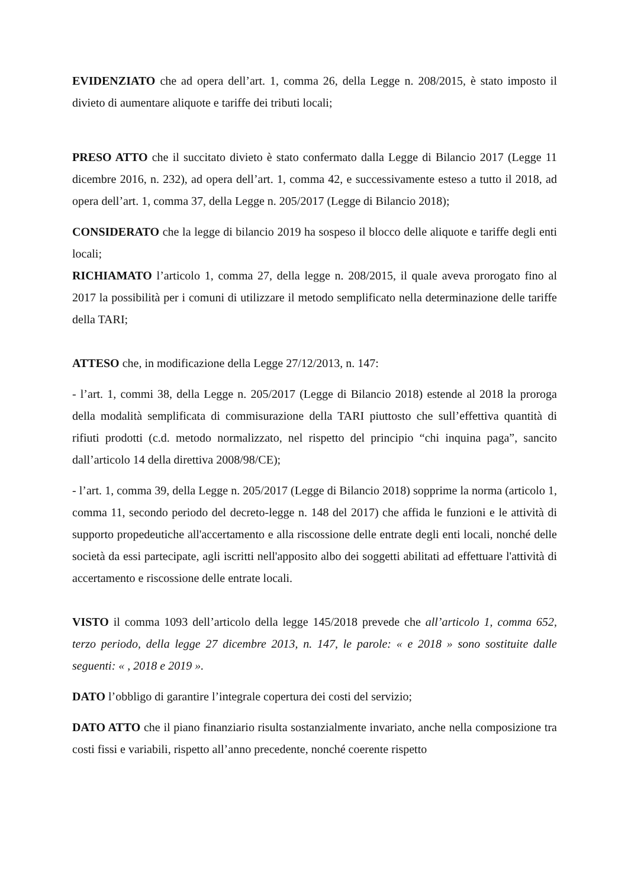EVIDENZIATO che ad opera dell’art. 1, comma 26, della Legge n. 208/2015, è stato imposto il divieto di aumentare aliquote e tariffe dei tributi locali;
PRESO ATTO che il succitato divieto è stato confermato dalla Legge di Bilancio 2017 (Legge 11 dicembre 2016, n. 232), ad opera dell’art. 1, comma 42, e successivamente esteso a tutto il 2018, ad opera dell’art. 1, comma 37, della Legge n. 205/2017 (Legge di Bilancio 2018);
CONSIDERATO che la legge di bilancio 2019 ha sospeso il blocco delle aliquote e tariffe degli enti locali;
RICHIAMATO l’articolo 1, comma 27, della legge n. 208/2015, il quale aveva prorogato fino al 2017 la possibilità per i comuni di utilizzare il metodo semplificato nella determinazione delle tariffe della TARI;
ATTESO che, in modificazione della Legge 27/12/2013, n. 147:
- l’art. 1, commi 38, della Legge n. 205/2017 (Legge di Bilancio 2018) estende al 2018 la proroga della modalità semplificata di commisurazione della TARI piuttosto che sull’effettiva quantità di rifiuti prodotti (c.d. metodo normalizzato, nel rispetto del principio “chi inquina paga”, sancito dall’articolo 14 della direttiva 2008/98/CE);
- l’art. 1, comma 39, della Legge n. 205/2017 (Legge di Bilancio 2018) sopprime la norma (articolo 1, comma 11, secondo periodo del decreto-legge n. 148 del 2017) che affida le funzioni e le attività di supporto propedeutiche all'accertamento e alla riscossione delle entrate degli enti locali, nonché delle società da essi partecipate, agli iscritti nell'apposito albo dei soggetti abilitati ad effettuare l'attività di accertamento e riscossione delle entrate locali.
VISTO il comma 1093 dell’articolo della legge 145/2018 prevede che all’articolo 1, comma 652, terzo periodo, della legge 27 dicembre 2013, n. 147, le parole: « e 2018 » sono sostituite dalle seguenti: « , 2018 e 2019 ».
DATO l’obbligo di garantire l’integrale copertura dei costi del servizio;
DATO ATTO che il piano finanziario risulta sostanzialmente invariato, anche nella composizione tra costi fissi e variabili, rispetto all’anno precedente, nonché coerente rispetto